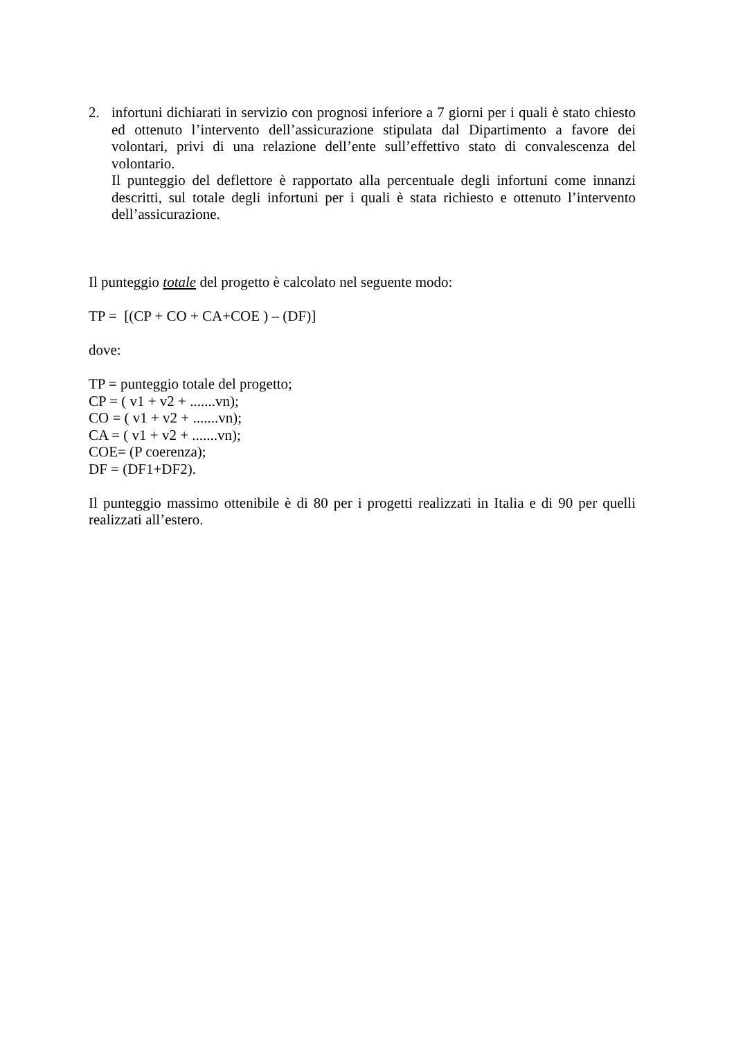2. infortuni dichiarati in servizio con prognosi inferiore a 7 giorni per i quali è stato chiesto ed ottenuto l’intervento dell’assicurazione stipulata dal Dipartimento a favore dei volontari, privi di una relazione dell’ente sull’effettivo stato di convalescenza del volontario.
Il punteggio del deflettore è rapportato alla percentuale degli infortuni come innanzi descritti, sul totale degli infortuni per i quali è stata richiesto e ottenuto l’intervento dell’assicurazione.
Il punteggio totale del progetto è calcolato nel seguente modo:
TP = [(CP + CO + CA+COE ) – (DF)]
dove:
TP = punteggio totale del progetto;
CP = ( v1 + v2 + .......vn);
CO = ( v1 + v2 + .......vn);
CA = ( v1 + v2 + .......vn);
COE= (P coerenza);
DF = (DF1+DF2).
Il punteggio massimo ottenibile è di 80 per i progetti realizzati in Italia e di 90 per quelli realizzati all’estero.